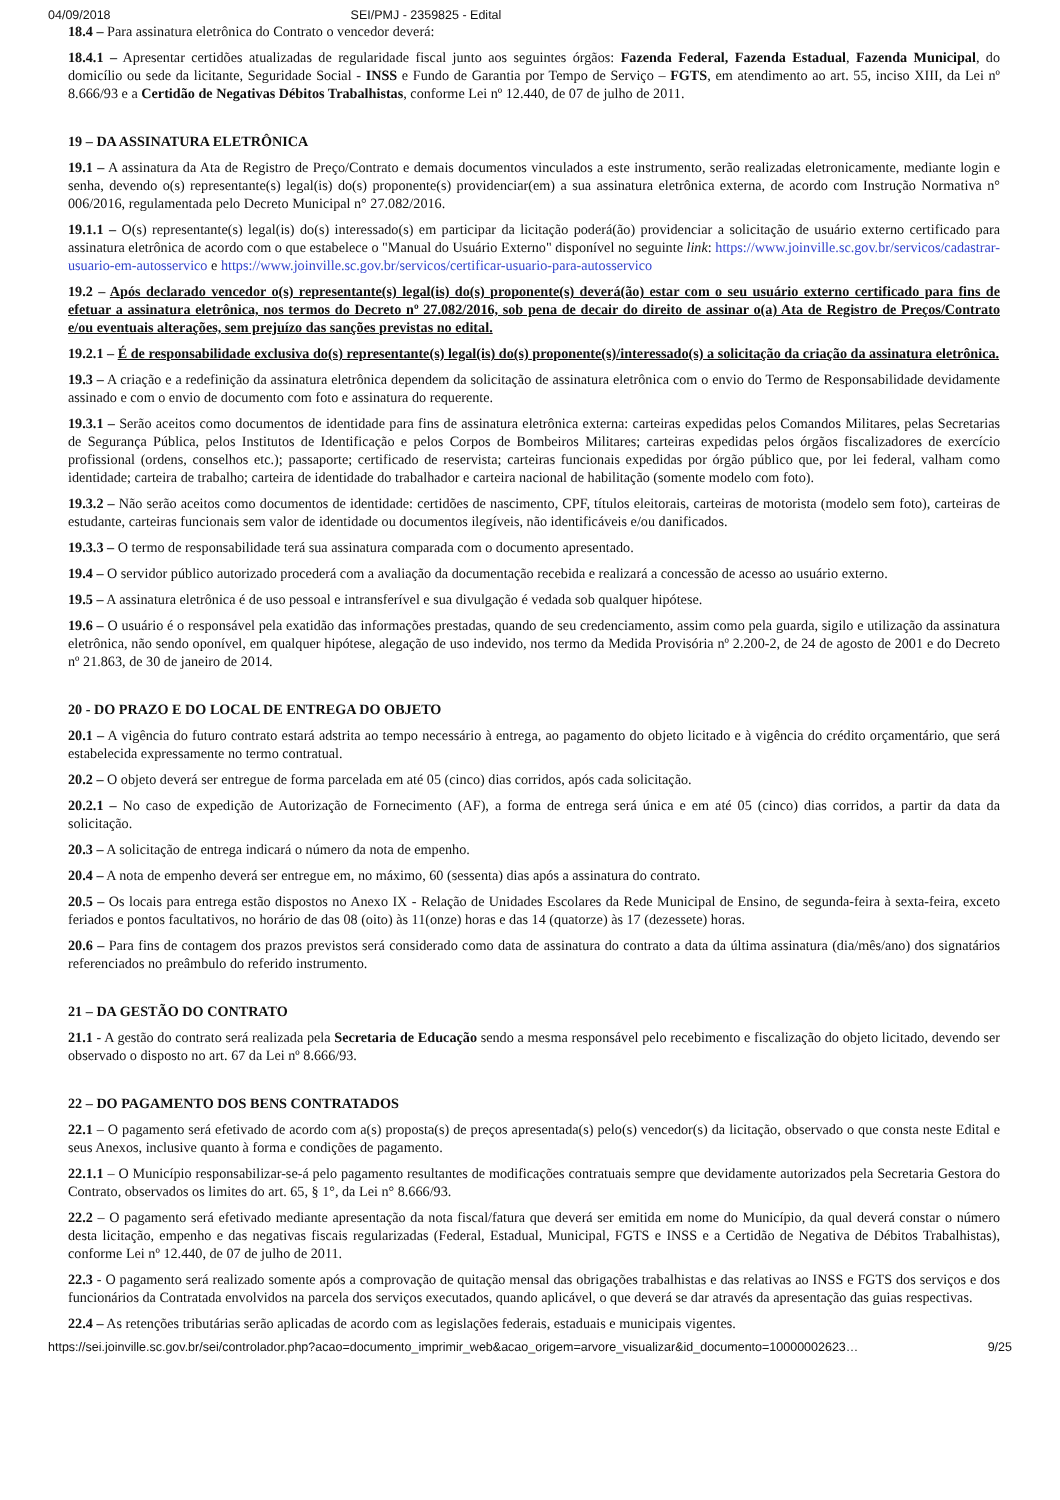04/09/2018 SEI/PMJ - 2359825 - Edital
18.4 – Para assinatura eletrônica do Contrato o vencedor deverá:
18.4.1 – Apresentar certidões atualizadas de regularidade fiscal junto aos seguintes órgãos: Fazenda Federal, Fazenda Estadual, Fazenda Municipal, do domicílio ou sede da licitante, Seguridade Social - INSS e Fundo de Garantia por Tempo de Serviço – FGTS, em atendimento ao art. 55, inciso XIII, da Lei nº 8.666/93 e a Certidão de Negativas Débitos Trabalhistas, conforme Lei nº 12.440, de 07 de julho de 2011.
19 – DA ASSINATURA ELETRÔNICA
19.1 – A assinatura da Ata de Registro de Preço/Contrato e demais documentos vinculados a este instrumento, serão realizadas eletronicamente, mediante login e senha, devendo o(s) representante(s) legal(is) do(s) proponente(s) providenciar(em) a sua assinatura eletrônica externa, de acordo com Instrução Normativa n° 006/2016, regulamentada pelo Decreto Municipal n° 27.082/2016.
19.1.1 – O(s) representante(s) legal(is) do(s) interessado(s) em participar da licitação poderá(ão) providenciar a solicitação de usuário externo certificado para assinatura eletrônica de acordo com o que estabelece o "Manual do Usuário Externo" disponível no seguinte link: https://www.joinville.sc.gov.br/servicos/cadastrar-usuario-em-autosservico e https://www.joinville.sc.gov.br/servicos/certificar-usuario-para-autosservico
19.2 – Após declarado vencedor o(s) representante(s) legal(is) do(s) proponente(s) deverá(ão) estar com o seu usuário externo certificado para fins de efetuar a assinatura eletrônica, nos termos do Decreto nº 27.082/2016, sob pena de decair do direito de assinar o(a) Ata de Registro de Preços/Contrato e/ou eventuais alterações, sem prejuízo das sanções previstas no edital.
19.2.1 – É de responsabilidade exclusiva do(s) representante(s) legal(is) do(s) proponente(s)/interessado(s) a solicitação da criação da assinatura eletrônica.
19.3 – A criação e a redefinição da assinatura eletrônica dependem da solicitação de assinatura eletrônica com o envio do Termo de Responsabilidade devidamente assinado e com o envio de documento com foto e assinatura do requerente.
19.3.1 – Serão aceitos como documentos de identidade para fins de assinatura eletrônica externa: carteiras expedidas pelos Comandos Militares, pelas Secretarias de Segurança Pública, pelos Institutos de Identificação e pelos Corpos de Bombeiros Militares; carteiras expedidas pelos órgãos fiscalizadores de exercício profissional (ordens, conselhos etc.); passaporte; certificado de reservista; carteiras funcionais expedidas por órgão público que, por lei federal, valham como identidade; carteira de trabalho; carteira de identidade do trabalhador e carteira nacional de habilitação (somente modelo com foto).
19.3.2 – Não serão aceitos como documentos de identidade: certidões de nascimento, CPF, títulos eleitorais, carteiras de motorista (modelo sem foto), carteiras de estudante, carteiras funcionais sem valor de identidade ou documentos ilegíveis, não identificáveis e/ou danificados.
19.3.3 – O termo de responsabilidade terá sua assinatura comparada com o documento apresentado.
19.4 – O servidor público autorizado procederá com a avaliação da documentação recebida e realizará a concessão de acesso ao usuário externo.
19.5 – A assinatura eletrônica é de uso pessoal e intransferível e sua divulgação é vedada sob qualquer hipótese.
19.6 – O usuário é o responsável pela exatidão das informações prestadas, quando de seu credenciamento, assim como pela guarda, sigilo e utilização da assinatura eletrônica, não sendo oponível, em qualquer hipótese, alegação de uso indevido, nos termo da Medida Provisória nº 2.200-2, de 24 de agosto de 2001 e do Decreto nº 21.863, de 30 de janeiro de 2014.
20 - DO PRAZO E DO LOCAL DE ENTREGA DO OBJETO
20.1 – A vigência do futuro contrato estará adstrita ao tempo necessário à entrega, ao pagamento do objeto licitado e à vigência do crédito orçamentário, que será estabelecida expressamente no termo contratual.
20.2 – O objeto deverá ser entregue de forma parcelada em até 05 (cinco) dias corridos, após cada solicitação.
20.2.1 – No caso de expedição de Autorização de Fornecimento (AF), a forma de entrega será única e em até 05 (cinco) dias corridos, a partir da data da solicitação.
20.3 – A solicitação de entrega indicará o número da nota de empenho.
20.4 – A nota de empenho deverá ser entregue em, no máximo, 60 (sessenta) dias após a assinatura do contrato.
20.5 – Os locais para entrega estão dispostos no Anexo IX - Relação de Unidades Escolares da Rede Municipal de Ensino, de segunda-feira à sexta-feira, exceto feriados e pontos facultativos, no horário de das 08 (oito) às 11(onze) horas e das 14 (quatorze) às 17 (dezessete) horas.
20.6 – Para fins de contagem dos prazos previstos será considerado como data de assinatura do contrato a data da última assinatura (dia/mês/ano) dos signatários referenciados no preâmbulo do referido instrumento.
21 – DA GESTÃO DO CONTRATO
21.1 - A gestão do contrato será realizada pela Secretaria de Educação sendo a mesma responsável pelo recebimento e fiscalização do objeto licitado, devendo ser observado o disposto no art. 67 da Lei nº 8.666/93.
22 – DO PAGAMENTO DOS BENS CONTRATADOS
22.1 – O pagamento será efetivado de acordo com a(s) proposta(s) de preços apresentada(s) pelo(s) vencedor(s) da licitação, observado o que consta neste Edital e seus Anexos, inclusive quanto à forma e condições de pagamento.
22.1.1 – O Município responsabilizar-se-á pelo pagamento resultantes de modificações contratuais sempre que devidamente autorizados pela Secretaria Gestora do Contrato, observados os limites do art. 65, § 1°, da Lei n° 8.666/93.
22.2 – O pagamento será efetivado mediante apresentação da nota fiscal/fatura que deverá ser emitida em nome do Município, da qual deverá constar o número desta licitação, empenho e das negativas fiscais regularizadas (Federal, Estadual, Municipal, FGTS e INSS e a Certidão de Negativa de Débitos Trabalhistas), conforme Lei nº 12.440, de 07 de julho de 2011.
22.3 - O pagamento será realizado somente após a comprovação de quitação mensal das obrigações trabalhistas e das relativas ao INSS e FGTS dos serviços e dos funcionários da Contratada envolvidos na parcela dos serviços executados, quando aplicável, o que deverá se dar através da apresentação das guias respectivas.
22.4 – As retenções tributárias serão aplicadas de acordo com as legislações federais, estaduais e municipais vigentes.
https://sei.joinville.sc.gov.br/sei/controlador.php?acao=documento_imprimir_web&acao_origem=arvore_visualizar&id_documento=10000002623… 9/25